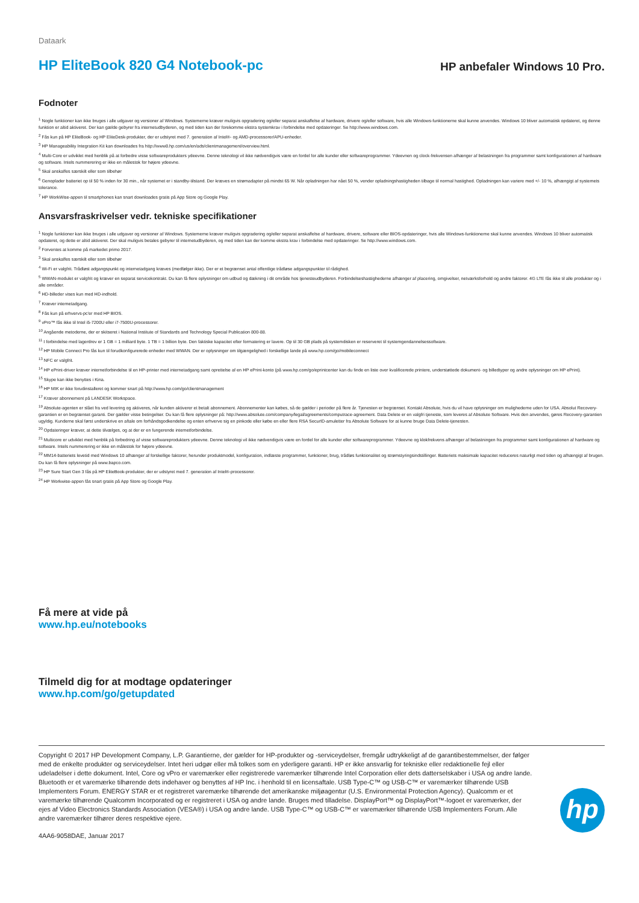Dataark
HP EliteBook 820 G4 Notebook-pc
HP anbefaler Windows 10 Pro.
Fodnoter
<sup>1</sup> Nogle funktioner kan ikke bruges i alle udgaver og versioner af Windows. Systemerne kræver muligvis opgradering og/eller separat anskaffelse af hardware, drivere og/eller software, hvis alle Windows-funktionerne skal kunne anvendes. Windows 10 bliver automatisk opdateret, og denne funktion er altid aktiveret. Der kan gælde gebyrer fra internetudbyderen, og med tiden kan der forekomme ekstra systemkrav i forbindelse med opdateringer. Se http://www.windows.com.
<sup>2</sup> Fås kun på HP EliteBook- og HP EliteDesk-produkter, der er udstyret med 7. generation af Intel®- og AMD-processorer/APU-enheder.
<sup>3</sup> HP Manageability Integration Kit kan downloades fra http://www8.hp.com/us/en/ads/clientmanagement/overview.html.
<sup>4</sup> Multi-Core er udviklet med henblik på at forbedre visse softwareprodukters ydeevne. Denne teknologi vil ikke nødvendigvis være en fordel for alle kunder eller softwareprogrammer. Ydeevnen og clock-frekvensen afhænger af belastningen fra programmer samt konfigurationen af hardware og software. Intels nummerering er ikke en målestok for højere ydeevne.
<sup>5</sup> Skal anskaffes særskilt eller som tilbehør
<sup>6</sup> Genoplader batteriet op til 50 % inden for 30 min., når systemet er i standby-tilstand. Der kræves en strømadapter på mindst 65 W. Når opladningen har nået 50 %, vender opladningshastigheden tilbage til normal hastighed. Opladningen kan variere med +/- 10 %, afhængigt af systemets tolerance.
<sup>7</sup> HP WorkWise-appen til smartphones kan snart downloades gratis på App Store og Google Play.
Ansvarsfraskrivelser vedr. tekniske specifikationer
<sup>1</sup> Nogle funktioner kan ikke bruges i alle udgaver og versioner af Windows. Systemerne kræver muligvis opgradering og/eller separat anskaffelse af hardware, drivere, software eller BIOS-opdateringer, hvis alle Windows-funktionerne skal kunne anvendes. Windows 10 bliver automatisk opdateret, og dette er altid aktiveret. Der skal muligvis betales gebyrer til internetudbyderen, og med tiden kan der komme ekstra krav i forbindelse med opdateringer. Se http://www.windows.com.
<sup>2</sup> Forventes at komme på markedet primo 2017.
<sup>3</sup> Skal anskaffes særskilt eller som tilbehør
<sup>4</sup> Wi-Fi er valgfrit. Trådløst adgangspunkt og internetadgang kræves (medfølger ikke). Der er et begrænset antal offentlige trådløse adgangspunkter til rådighed.
<sup>5</sup> WWAN-modulet er valgfrit og kræver en separat servicekontrakt. Du kan få flere oplysninger om udbud og dækning i dit område hos tjenesteudbyderen. Forbindelseshastighederne afhænger af placering, omgivelser, netværksforhold og andre faktorer. 4G LTE fås ikke til alle produkter og i alle områder.
<sup>6</sup> HD-billeder vises kun med HD-indhold.
<sup>7</sup> Kræver internetadgang.
<sup>8</sup> Fås kun på erhvervs-pc'er med HP BIOS.
<sup>9</sup> vPro™ fås ikke til Intel i5-7200U eller i7-7500U-processorer.
<sup>10</sup> Angående metoderne, der er skitseret i National Institute of Standards and Technology Special Publication 800-88.
<sup>11</sup> I forbindelse med lagerdrev er 1 GB = 1 milliard byte. 1 TB = 1 billion byte. Den faktiske kapacitet efter formatering er lavere. Op til 30 GB plads på systemdisken er reserveret til systemgendannelsessoftware.
<sup>12</sup> HP Mobile Connect Pro fås kun til forudkonfigurerede enheder med WWAN. Der er oplysninger om tilgængelighed i forskellige lande på www.hp.com/go/mobileconnect
<sup>13</sup> NFC er valgfrit.
<sup>14</sup> HP ePrint-driver kræver internetforbindelse til en HP-printer med internetadgang samt oprettelse af en HP ePrint-konto (på www.hp.com/go/eprintcenter kan du finde en liste over kvalificerede printere, understøttede dokument- og billedtyper og andre oplysninger om HP ePrint).
<sup>15</sup> Skype kan ikke benyttes i Kina.
<sup>16</sup> HP MIK er ikke forudinstalleret og kommer snart på http://www.hp.com/go/clientmanagement
<sup>17</sup> Kræver abonnement på LANDESK Workspace.
<sup>19</sup> Absolute-agenten er slået fra ved levering og aktiveres, når kunden aktiverer et betalt abonnement. Abonnementer kan købes, så de gælder i perioder på flere år. Tjenesten er begrænset. Kontakt Absolute, hvis du vil have oplysninger om mulighederne uden for USA. Absolut Recovery-garantien er en begrænset garanti. Der gælder visse betingelser. Du kan få flere oplysninger på: http://www.absolute.com/company/legal/agreements/computrace-agreement. Data Delete er en valgfri tjeneste, som leveres af Absolute Software. Hvis den anvendes, gøres Recovery-garantien ugyldig. Kunderne skal først underskrive en aftale om forhåndsgodkendelse og enten erhverve sig en pinkode eller købe en eller flere RSA SecurID-amuletter fra Absolute Software for at kunne bruge Data Delete-tjenesten.
<sup>20</sup> Opdateringer kræver, at dette tilvælges, og at der er en fungerende internetforbindelse.
<sup>21</sup> Multicore er udviklet med henblik på forbedring af visse softwareprodukters ydeevne. Denne teknologi vil ikke nødvendigvis være en fordel for alle kunder eller softwareprogrammer. Ydeevne og klokfrekvens afhænger af belastningen fra programmer samt konfigurationen af hardware og software. Intels nummerering er ikke en målestok for højere ydeevne.
<sup>22</sup> MM14-batteriets levetid med Windows 10 afhænger af forskellige faktorer, herunder produktmodel, konfiguration, indlæste programmer, funktioner, brug, trådløs funktionalitet og strømstyringsindstillinger. Batteriets maksimale kapacitet reduceres naturligt med tiden og afhængigt af brugen. Du kan få flere oplysninger på www.bapco.com.
<sup>23</sup> HP Sure Start Gen 3 fås på HP EliteBook-produkter, der er udstyret med 7. generation af Intel®-processorer.
<sup>24</sup> HP Workwise-appen fås snart gratis på App Store og Google Play.
Få mere at vide på
www.hp.eu/notebooks
Tilmeld dig for at modtage opdateringer
www.hp.com/go/getupdated
Copyright © 2017 HP Development Company, L.P. Garantierne, der gælder for HP-produkter og -serviceydelser, fremgår udtrykkeligt af de garantibestemmelser, der følger med de enkelte produkter og serviceydelser. Intet heri udgør eller må tolkes som en yderligere garanti. HP er ikke ansvarlig for tekniske eller redaktionelle fejl eller udeladelser i dette dokument. Intel, Core og vPro er varemærker eller registrerede varemærker tilhørende Intel Corporation eller dets datterselskaber i USA og andre lande. Bluetooth er et varemærke tilhørende dets indehaver og benyttes af HP Inc. i henhold til en licensaftale. USB Type-C™ og USB-C™ er varemærker tilhørende USB Implementers Forum. ENERGY STAR er et registreret varemærke tilhørende det amerikanske miljøagentur (U.S. Environmental Protection Agency). Qualcomm er et varemærke tilhørende Qualcomm Incorporated og er registreret i USA og andre lande. Bruges med tilladelse. DisplayPort™ og DisplayPort™-logoet er varemærker, der ejes af Video Electronics Standards Association (VESA®) i USA og andre lande. USB Type-C™ og USB-C™ er varemærker tilhørende USB Implementers Forum. Alle andre varemærker tilhører deres respektive ejere.
4AA6-9058DAE, Januar 2017
hp